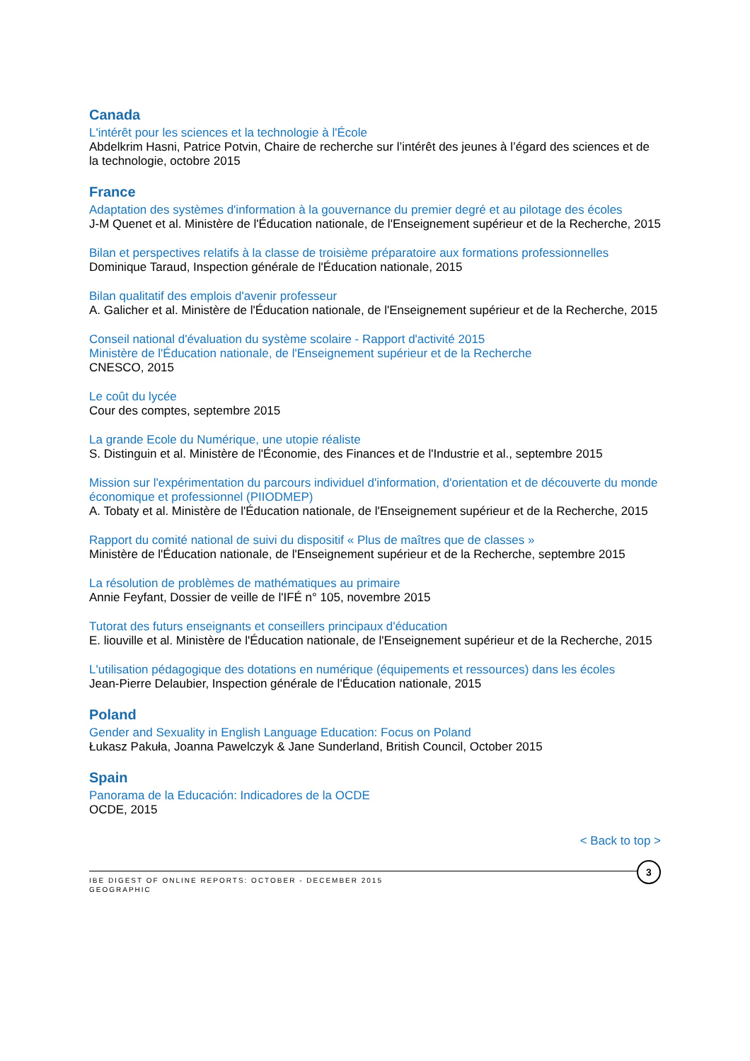Canada
L'intérêt pour les sciences et la technologie à l'École
Abdelkrim Hasni, Patrice Potvin, Chaire de recherche sur l’intérêt des jeunes à l’égard des sciences et de la technologie, octobre 2015
France
Adaptation des systèmes d'information à la gouvernance du premier degré et au pilotage des écoles
J-M Quenet et al. Ministère de l'Éducation nationale, de l'Enseignement supérieur et de la Recherche, 2015
Bilan et perspectives relatifs à la classe de troisième préparatoire aux formations professionnelles
Dominique Taraud, Inspection générale de l'Éducation nationale, 2015
Bilan qualitatif des emplois d'avenir professeur
A. Galicher et al. Ministère de l'Éducation nationale, de l'Enseignement supérieur et de la Recherche, 2015
Conseil national d'évaluation du système scolaire - Rapport d'activité 2015
Ministère de l'Éducation nationale, de l'Enseignement supérieur et de la Recherche
CNESCO, 2015
Le coût du lycée
Cour des comptes, septembre 2015
La grande Ecole du Numérique, une utopie réaliste
S. Distinguin et al. Ministère de l'Économie, des Finances et de l'Industrie et al., septembre 2015
Mission sur l'expérimentation du parcours individuel d'information, d'orientation et de découverte du monde économique et professionnel (PIIODMEP)
A. Tobaty et al. Ministère de l'Éducation nationale, de l'Enseignement supérieur et de la Recherche, 2015
Rapport du comité national de suivi du dispositif « Plus de maîtres que de classes »
Ministère de l'Éducation nationale, de l'Enseignement supérieur et de la Recherche, septembre 2015
La résolution de problèmes de mathématiques au primaire
Annie Feyfant, Dossier de veille de l'IFÉ n° 105, novembre 2015
Tutorat des futurs enseignants et conseillers principaux d'éducation
E. liouville et al. Ministère de l'Éducation nationale, de l'Enseignement supérieur et de la Recherche, 2015
L'utilisation pédagogique des dotations en numérique (équipements et ressources) dans les écoles
Jean-Pierre Delaubier, Inspection générale de l'Éducation nationale, 2015
Poland
Gender and Sexuality in English Language Education: Focus on Poland
Łukasz Pakuła, Joanna Pawelczyk & Jane Sunderland, British Council, October 2015
Spain
Panorama de la Educación: Indicadores de la OCDE
OCDE, 2015
< Back to top >
3
IBE DIGEST OF ONLINE REPORTS: OCTOBER - DECEMBER 2015
GEOGRAPHIC